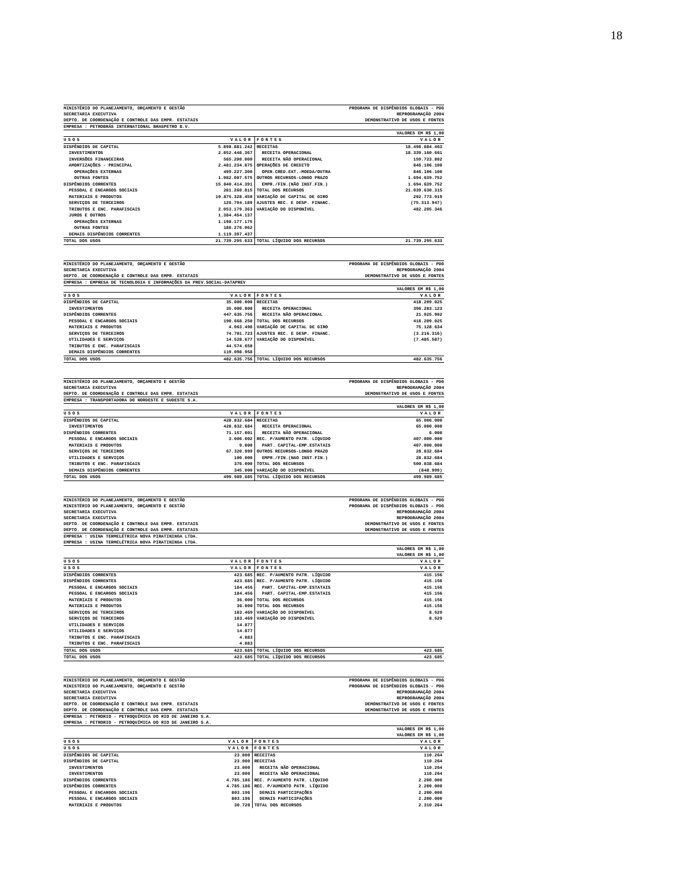18
MINISTÉRIO DO PLANEJAMENTO, ORÇAMENTO E GESTÃO
SECRETARIA EXECUTIVA
DEPTO. DE COORDENAÇÃO E CONTROLE DAS EMPR. ESTATAIS
PROGRAMA DE DISPÊNDIOS GLOBAIS - PDG
REPROGRAMAÇÃO 2004
DEMONSTRATIVO DE USOS E FONTES
EMPRESA : PETROBRÁS INTERNATIONAL BRASPETRO B.V.
VALORES EM R$ 1,00
| USOS | VALOR | FONTES | VALOR |
| --- | --- | --- | --- |
| DISPÊNDIOS DE CAPITAL | 5.898.881.242 | RECEITAS | 18.498.884.463 |
| INVESTIMENTOS | 2.852.446.367 | RECEITA OPERACIONAL | 18.339.160.661 |
| INVERSÕES FINANCEIRAS | 565.200.000 | RECEITA NÃO OPERACIONAL | 159.723.802 |
| AMORTIZAÇÕES - PRINCIPAL | 2.481.234.875 | OPERAÇÕES DE CREDITO | 846.106.100 |
| OPERAÇÕES EXTERNAS | 499.227.300 | OPER.CRED.EXT.-MOEDA/OUTRA | 846.106.100 |
| OUTRAS FONTES | 1.982.007.575 | OUTROS RECURSOS-LONGO PRAZO | 1.694.639.752 |
| DISPÊNDIOS CORRENTES | 15.840.414.391 | EMPR./FIN.(NÃO INST.FIN.) | 1.694.639.752 |
| PESSOAL E ENCARGOS SOCIAIS | 281.260.815 | TOTAL DOS RECURSOS | 21.039.630.315 |
| MATERIAIS E PRODUTOS | 10.875.328.450 | VARIAÇÃO DE CAPITAL DE GIRO | 292.773.919 |
| SERVIÇOS DE TERCEIROS | 126.794.189 | AJUSTES REC. E DESP. FINANC. | (75.313.947) |
| TRIBUTOS E ENC. PARAFISCAIS | 2.053.179.363 | VARIAÇÃO DO DISPONÍVEL | 482.205.346 |
| JUROS E OUTROS | 1.384.454.137 | | |
| OPERAÇÕES EXTERNAS | 1.198.177.175 | | |
| OUTRAS FONTES | 186.276.962 | | |
| DEMAIS DISPÊNDIOS CORRENTES | 1.119.397.437 | | |
| TOTAL DOS USOS | 21.739.295.633 | TOTAL LÍQUIDO DOS RECURSOS | 21.739.295.633 |
MINISTÉRIO DO PLANEJAMENTO, ORÇAMENTO E GESTÃO
SECRETARIA EXECUTIVA
DEPTO. DE COORDENAÇÃO E CONTROLE DAS EMPR. ESTATAIS
PROGRAMA DE DISPÊNDIOS GLOBAIS - PDG
REPROGRAMAÇÃO 2004
DEMONSTRATIVO DE USOS E FONTES
EMPRESA : EMPRESA DE TECNOLOGIA E INFORMAÇÕES DA PREV.SOCIAL-DATAPREV
VALORES EM R$ 1,00
| USOS | VALOR | FONTES | VALOR |
| --- | --- | --- | --- |
| DISPÊNDIOS DE CAPITAL | 35.000.000 | RECEITAS | 418.209.025 |
| INVESTIMENTOS | 35.000.000 | RECEITA OPERACIONAL | 396.283.123 |
| DISPÊNDIOS CORRENTES | 447.635.756 | RECEITA NÃO OPERACIONAL | 21.925.902 |
| PESSOAL E ENCARGOS SOCIAIS | 190.668.250 | TOTAL DOS RECURSOS | 418.209.025 |
| MATERIAIS E PRODUTOS | 4.063.498 | VARIAÇÃO DE CAPITAL DE GIRO | 75.128.634 |
| SERVIÇOS DE TERCEIROS | 74.701.723 | AJUSTES REC. E DESP. FINANC. | (3.216.316) |
| UTILIDADES E SERVIÇOS | 14.528.677 | VARIAÇÃO DO DISPONÍVEL | (7.485.587) |
| TRIBUTOS E ENC. PARAFISCAIS | 44.574.650 | | |
| DEMAIS DISPÊNDIOS CORRENTES | 119.098.958 | | |
| TOTAL DOS USOS | 482.635.756 | TOTAL LÍQUIDO DOS RECURSOS | 482.635.756 |
MINISTÉRIO DO PLANEJAMENTO, ORÇAMENTO E GESTÃO
SECRETARIA EXECUTIVA
DEPTO. DE COORDENAÇÃO E CONTROLE DAS EMPR. ESTATAIS
PROGRAMA DE DISPÊNDIOS GLOBAIS - PDG
REPROGRAMAÇÃO 2004
DEMONSTRATIVO DE USOS E FONTES
EMPRESA : TRANSPORTADORA DO NORDESTE E SUDESTE S.A.
VALORES EM R$ 1,00
| USOS | VALOR | FONTES | VALOR |
| --- | --- | --- | --- |
| DISPÊNDIOS DE CAPITAL | 428.832.684 | RECEITAS | 65.006.000 |
| INVESTIMENTOS | 428.832.684 | RECEITA OPERACIONAL | 65.000.000 |
| DISPÊNDIOS CORRENTES | 71.157.001 | RECEITA NÃO OPERACIONAL | 6.000 |
| PESSOAL E ENCARGOS SOCIAIS | 3.006.002 | REC. P/AUMENTO PATR. LÍQUIDO | 407.000.000 |
| MATERIAIS E PRODUTOS | 9.000 | PART. CAPITAL-EMP.ESTATAIS | 407.000.000 |
| SERVIÇOS DE TERCEIROS | 67.320.999 | OUTROS RECURSOS-LONGO PRAZO | 28.832.684 |
| UTILIDADES E SERVIÇOS | 100.000 | EMPR./FIN.(NAO INST.FIN.) | 28.832.684 |
| TRIBUTOS E ENC. PARAFISCAIS | 376.000 | TOTAL DOS RECURSOS | 500.838.684 |
| DEMAIS DISPÊNDIOS CORRENTES | 345.000 | VARIAÇÃO DO DISPONÍVEL | (848.999) |
| TOTAL DOS USOS | 499.989.685 | TOTAL LÍQUIDO DOS RECURSOS | 499.989.685 |
MINISTÉRIO DO PLANEJAMENTO, ORÇAMENTO E GESTÃO
MINISTÉRIO DO PLANEJAMENTO, ORÇAMENTO E GESTÃO
SECRETARIA EXECUTIVA
SECRETARIA EXECUTIVA
DEPTO. DE COORDENAÇÃO E CONTROLE DAS EMPR. ESTATAIS
DEPTO. DE COORDENAÇÃO E CONTROLE DAS EMPR. ESTATAIS
PROGRAMA DE DISPÊNDIOS GLOBAIS - PDG
PROGRAMA DE DISPÊNDIOS GLOBAIS - PDG
REPROGRAMAÇÃO 2004
REPROGRAMAÇÃO 2004
DEMONSTRATIVO DE USOS E FONTES
DEMONSTRATIVO DE USOS E FONTES
EMPRESA : USINA TERMELÉTRICA NOVA PIRATININGA LTDA.
EMPRESA : USINA TERMELÉTRICA NOVA PIRATININGA LTDA.
VALORES EM R$ 1,00
VALORES EM R$ 1,00
| USOS | VALOR | FONTES | VALOR |
| --- | --- | --- | --- |
| USOS | VALOR | FONTES | VALOR |
| DISPÊNDIOS CORRENTES | 423.685 | REC. P/AUMENTO PATR. LÍQUIDO | 415.156 |
| DISPÊNDIOS CORRENTES | 423.685 | REC. P/AUMENTO PATR. LÍQUIDO | 415.156 |
| PESSOAL E ENCARGOS SOCIAIS | 184.456 | PART. CAPITAL-EMP.ESTATAIS | 415.156 |
| PESSOAL E ENCARGOS SOCIAIS | 184.456 | PART. CAPITAL-EMP.ESTATAIS | 415.156 |
| MATERIAIS E PRODUTOS | 36.000 | TOTAL DOS RECURSOS | 415.156 |
| MATERIAIS E PRODUTOS | 36.000 | TOTAL DOS RECURSOS | 415.156 |
| SERVIÇOS DE TERCEIROS | 183.469 | VARIAÇÃO DO DISPONÍVEL | 8.529 |
| SERVIÇOS DE TERCEIROS | 183.469 | VARIAÇÃO DO DISPONÍVEL | 8.529 |
| UTILIDADES E SERVIÇOS | 14.877 | | |
| UTILIDADES E SERVIÇOS | 14.877 | | |
| TRIBUTOS E ENC. PARAFISCAIS | 4.883 | | |
| TRIBUTOS E ENC. PARAFISCAIS | 4.883 | | |
| TOTAL DOS USOS | 423.685 | TOTAL LÍQUIDO DOS RECURSOS | 423.685 |
| TOTAL DOS USOS | 423.685 | TOTAL LÍQUIDO DOS RECURSOS | 423.685 |
MINISTÉRIO DO PLANEJAMENTO, ORÇAMENTO E GESTÃO
MINISTÉRIO DO PLANEJAMENTO, ORÇAMENTO E GESTÃO
SECRETARIA EXECUTIVA
SECRETARIA EXECUTIVA
DEPTO. DE COORDENAÇÃO E CONTROLE DAS EMPR. ESTATAIS
DEPTO. DE COORDENAÇÃO E CONTROLE DAS EMPR. ESTATAIS
PROGRAMA DE DISPÊNDIOS GLOBAIS - PDG
PROGRAMA DE DISPÊNDIOS GLOBAIS - PDG
REPROGRAMAÇÃO 2004
REPROGRAMAÇÃO 2004
DEMONSTRATIVO DE USOS E FONTES
DEMONSTRATIVO DE USOS E FONTES
EMPRESA : PETRORIO - PETROQUÍMICA DO RIO DE JANEIRO S.A.
EMPRESA : PETRORIO - PETROQUÍMICA DO RIO DE JANEIRO S.A.
VALORES EM R$ 1,00
VALORES EM R$ 1,00
| USOS | VALOR | FONTES | VALOR |
| --- | --- | --- | --- |
| USOS | VALOR | FONTES | VALOR |
| DISPÊNDIOS DE CAPITAL | 23.000 | RECEITAS | 110.264 |
| DISPÊNDIOS DE CAPITAL | 23.000 | RECEITAS | 110.264 |
| INVESTIMENTOS | 23.000 | RECEITA NÃO OPERACIONAL | 110.264 |
| INVESTIMENTOS | 23.000 | RECEITA NÃO OPERACIONAL | 110.264 |
| DISPÊNDIOS CORRENTES | 4.785.186 | REC. P/AUMENTO PATR. LÍQUIDO | 2.200.000 |
| DISPÊNDIOS CORRENTES | 4.785.186 | REC. P/AUMENTO PATR. LÍQUIDO | 2.200.000 |
| PESSOAL E ENCARGOS SOCIAIS | 803.196 | DEMAIS PARTICIPAÇÕES | 2.200.000 |
| PESSOAL E ENCARGOS SOCIAIS | 803.196 | DEMAIS PARTICIPAÇÕES | 2.200.000 |
| MATERIAIS E PRODUTOS | 30.728 | TOTAL DOS RECURSOS | 2.310.264 |